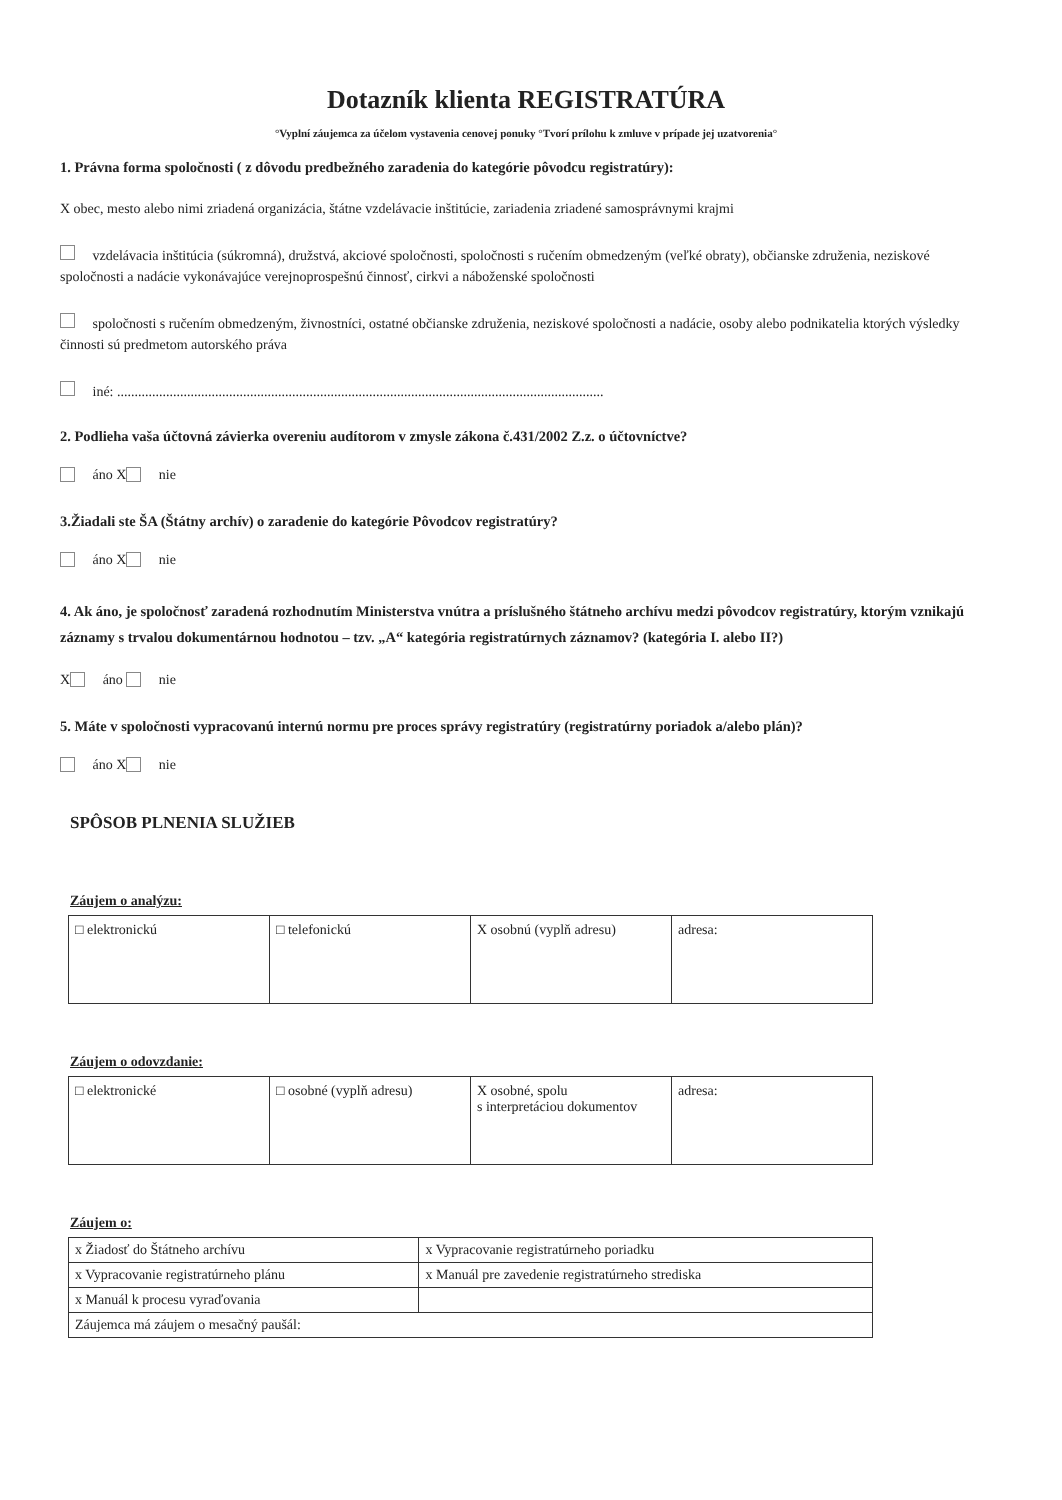Dotazník klienta REGISTRATÚRA
°Vyplní záujemca za účelom vystavenia cenovej ponuky °Tvorí prílohu k zmluve v prípade jej uzatvorenia°
1. Právna forma spoločnosti ( z dôvodu predbežného zaradenia do kategórie pôvodcu registratúry):
X obec, mesto alebo nimi zriadená organizácia, štátne vzdelávacie inštitúcie, zariadenia zriadené samosprávnymi krajmi
vzdelávacia inštitúcia (súkromná), družstvá, akciové spoločnosti, spoločnosti s ručením obmedzeným (veľké obraty), občianske združenia, neziskové spoločnosti a nadácie vykonávajúce verejnoprospešnú činnosť, cirkvi a náboženské spoločnosti
spoločnosti s ručením obmedzeným, živnostníci, ostatné občianske združenia, neziskové spoločnosti a nadácie, osoby alebo podnikatelia ktorých výsledky činnosti sú predmetom autorského práva
iné: ...........................................................................................................................................
2. Podlieha vaša účtovná závierka overeniu audítorom v zmysle zákona č.431/2002 Z.z. o účtovníctve?
áno X nie
3.Žiadali ste ŠA (Štátny archív) o zaradenie do kategórie Pôvodcov registratúry?
áno X nie
4. Ak áno, je spoločnosť zaradená rozhodnutím Ministerstva vnútra a príslušného štátneho archívu medzi pôvodcov registratúry, ktorým vznikajú záznamy s trvalou dokumentárnou hodnotou – tzv. „A“ kategória registratúrnych záznamov? (kategória I. alebo II?)
X áno nie
5. Máte v spoločnosti vypracovanú internú normu pre proces správy registratúry (registratúrny poriadok a/alebo plán)?
áno X nie
SPÔSOB PLNENIA SLUŽIEB
Záujem o analýzu:
| □ elektronickú | □ telefonickú | X osobnú (vyplň adresu) | adresa: |
Záujem o odovzdanie:
| □ elektronické | □ osobné (vyplň adresu) | X osobné, spolu s interpretáciou dokumentov | adresa: |
Záujem o:
| x Žiadosť do Štátneho archívu | x Vypracovanie registratúrneho poriadku |
| x Vypracovanie registratúrneho plánu | x Manuál pre zavedenie registratúrneho strediska |
| x Manuál k procesu vyraďovania | |
| Záujemca má záujem o mesačný paušál: | |